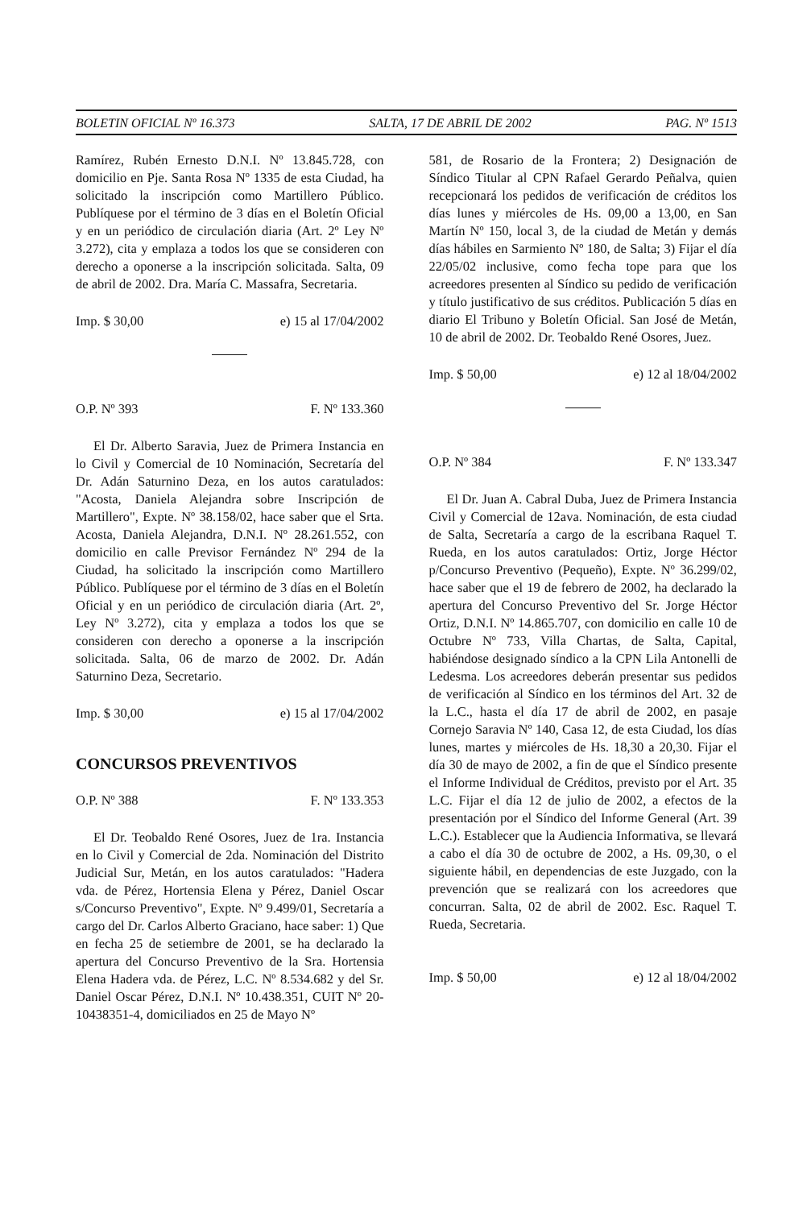BOLETIN OFICIAL Nº 16.373 SALTA, 17 DE ABRIL DE 2002 PAG. Nº 1513
Ramírez, Rubén Ernesto D.N.I. Nº 13.845.728, con domicilio en Pje. Santa Rosa Nº 1335 de esta Ciudad, ha solicitado la inscripción como Martillero Público. Publíquese por el término de 3 días en el Boletín Oficial y en un periódico de circulación diaria (Art. 2º Ley Nº 3.272), cita y emplaza a todos los que se consideren con derecho a oponerse a la inscripción solicitada. Salta, 09 de abril de 2002. Dra. María C. Massafra, Secretaria.
Imp. $ 30,00 e) 15 al 17/04/2002
O.P. Nº 393 F. Nº 133.360
El Dr. Alberto Saravia, Juez de Primera Instancia en lo Civil y Comercial de 10 Nominación, Secretaría del Dr. Adán Saturnino Deza, en los autos caratulados: "Acosta, Daniela Alejandra sobre Inscripción de Martillero", Expte. Nº 38.158/02, hace saber que el Srta. Acosta, Daniela Alejandra, D.N.I. Nº 28.261.552, con domicilio en calle Previsor Fernández Nº 294 de la Ciudad, ha solicitado la inscripción como Martillero Público. Publíquese por el término de 3 días en el Boletín Oficial y en un periódico de circulación diaria (Art. 2º, Ley Nº 3.272), cita y emplaza a todos los que se consideren con derecho a oponerse a la inscripción solicitada. Salta, 06 de marzo de 2002. Dr. Adán Saturnino Deza, Secretario.
Imp. $ 30,00 e) 15 al 17/04/2002
CONCURSOS PREVENTIVOS
O.P. Nº 388 F. Nº 133.353
El Dr. Teobaldo René Osores, Juez de 1ra. Instancia en lo Civil y Comercial de 2da. Nominación del Distrito Judicial Sur, Metán, en los autos caratulados: "Hadera vda. de Pérez, Hortensia Elena y Pérez, Daniel Oscar s/Concurso Preventivo", Expte. Nº 9.499/01, Secretaría a cargo del Dr. Carlos Alberto Graciano, hace saber: 1) Que en fecha 25 de setiembre de 2001, se ha declarado la apertura del Concurso Preventivo de la Sra. Hortensia Elena Hadera vda. de Pérez, L.C. Nº 8.534.682 y del Sr. Daniel Oscar Pérez, D.N.I. Nº 10.438.351, CUIT Nº 20-10438351-4, domiciliados en 25 de Mayo Nº
581, de Rosario de la Frontera; 2) Designación de Síndico Titular al CPN Rafael Gerardo Peñalva, quien recepcionará los pedidos de verificación de créditos los días lunes y miércoles de Hs. 09,00 a 13,00, en San Martín Nº 150, local 3, de la ciudad de Metán y demás días hábiles en Sarmiento Nº 180, de Salta; 3) Fijar el día 22/05/02 inclusive, como fecha tope para que los acreedores presenten al Síndico su pedido de verificación y título justificativo de sus créditos. Publicación 5 días en diario El Tribuno y Boletín Oficial. San José de Metán, 10 de abril de 2002. Dr. Teobaldo René Osores, Juez.
Imp. $ 50,00 e) 12 al 18/04/2002
O.P. Nº 384 F. Nº 133.347
El Dr. Juan A. Cabral Duba, Juez de Primera Instancia Civil y Comercial de 12ava. Nominación, de esta ciudad de Salta, Secretaría a cargo de la escribana Raquel T. Rueda, en los autos caratulados: Ortiz, Jorge Héctor p/Concurso Preventivo (Pequeño), Expte. Nº 36.299/02, hace saber que el 19 de febrero de 2002, ha declarado la apertura del Concurso Preventivo del Sr. Jorge Héctor Ortiz, D.N.I. Nº 14.865.707, con domicilio en calle 10 de Octubre Nº 733, Villa Chartas, de Salta, Capital, habiéndose designado síndico a la CPN Lila Antonelli de Ledesma. Los acreedores deberán presentar sus pedidos de verificación al Síndico en los términos del Art. 32 de la L.C., hasta el día 17 de abril de 2002, en pasaje Cornejo Saravia Nº 140, Casa 12, de esta Ciudad, los días lunes, martes y miércoles de Hs. 18,30 a 20,30. Fijar el día 30 de mayo de 2002, a fin de que el Síndico presente el Informe Individual de Créditos, previsto por el Art. 35 L.C. Fijar el día 12 de julio de 2002, a efectos de la presentación por el Síndico del Informe General (Art. 39 L.C.). Establecer que la Audiencia Informativa, se llevará a cabo el día 30 de octubre de 2002, a Hs. 09,30, o el siguiente hábil, en dependencias de este Juzgado, con la prevención que se realizará con los acreedores que concurran. Salta, 02 de abril de 2002. Esc. Raquel T. Rueda, Secretaria.
Imp. $ 50,00 e) 12 al 18/04/2002